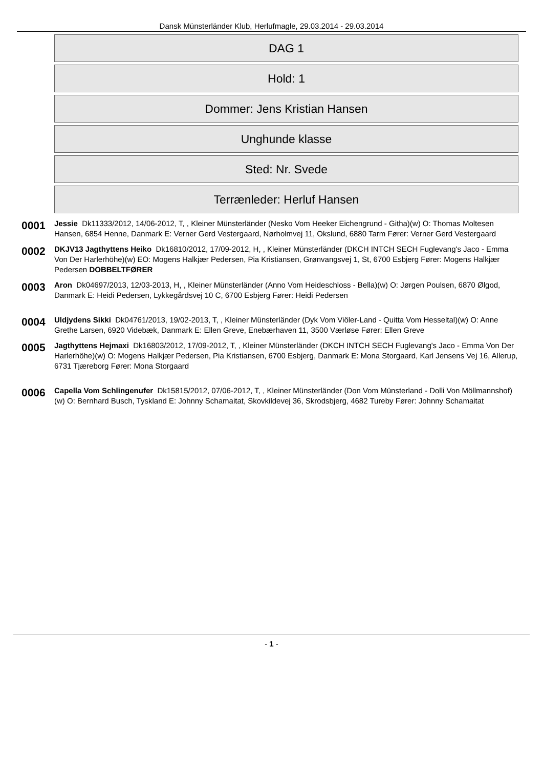Dansk Münsterländer Klub, Herlufmagle, 29.03.2014 - 29.03.2014
DAG 1
Hold: 1
Dommer: Jens Kristian Hansen
Unghunde klasse
Sted: Nr. Svede
Terrænleder: Herluf Hansen
0001
Jessie Dk11333/2012, 14/06-2012, T, , Kleiner Münsterländer (Nesko Vom Heeker Eichengrund - Githa)(w) O: Thomas Moltesen Hansen, 6854 Henne, Danmark E: Verner Gerd Vestergaard, Nørholmvej 11, Okslund, 6880 Tarm Fører: Verner Gerd Vestergaard
0002
DKJV13 Jagthyttens Heiko Dk16810/2012, 17/09-2012, H, , Kleiner Münsterländer (DKCH INTCH SECH Fuglevang's Jaco - Emma Von Der Harlerhöhe)(w) EO: Mogens Halkjær Pedersen, Pia Kristiansen, Grønvangsvej 1, St, 6700 Esbjerg Fører: Mogens Halkjær Pedersen DOBBELTFØRER
0003
Aron Dk04697/2013, 12/03-2013, H, , Kleiner Münsterländer (Anno Vom Heideschloss - Bella)(w) O: Jørgen Poulsen, 6870 Ølgod, Danmark E: Heidi Pedersen, Lykkegårdsvej 10 C, 6700 Esbjerg Fører: Heidi Pedersen
0004
Uldjydens Sikki Dk04761/2013, 19/02-2013, T, , Kleiner Münsterländer (Dyk Vom Viöler-Land - Quitta Vom Hesseltal)(w) O: Anne Grethe Larsen, 6920 Videbæk, Danmark E: Ellen Greve, Enebærhaven 11, 3500 Værløse Fører: Ellen Greve
0005
Jagthyttens Hejmaxi Dk16803/2012, 17/09-2012, T, , Kleiner Münsterländer (DKCH INTCH SECH Fuglevang's Jaco - Emma Von Der Harlerhöhe)(w) O: Mogens Halkjær Pedersen, Pia Kristiansen, 6700 Esbjerg, Danmark E: Mona Storgaard, Karl Jensens Vej 16, Allerup, 6731 Tjæreborg Fører: Mona Storgaard
0006
Capella Vom Schlingenufer Dk15815/2012, 07/06-2012, T, , Kleiner Münsterländer (Don Vom Münsterland - Dolli Von Möllmannshof)(w) O: Bernhard Busch, Tyskland E: Johnny Schamaitat, Skovkildevej 36, Skrodsbjerg, 4682 Tureby Fører: Johnny Schamaitat
- 1 -